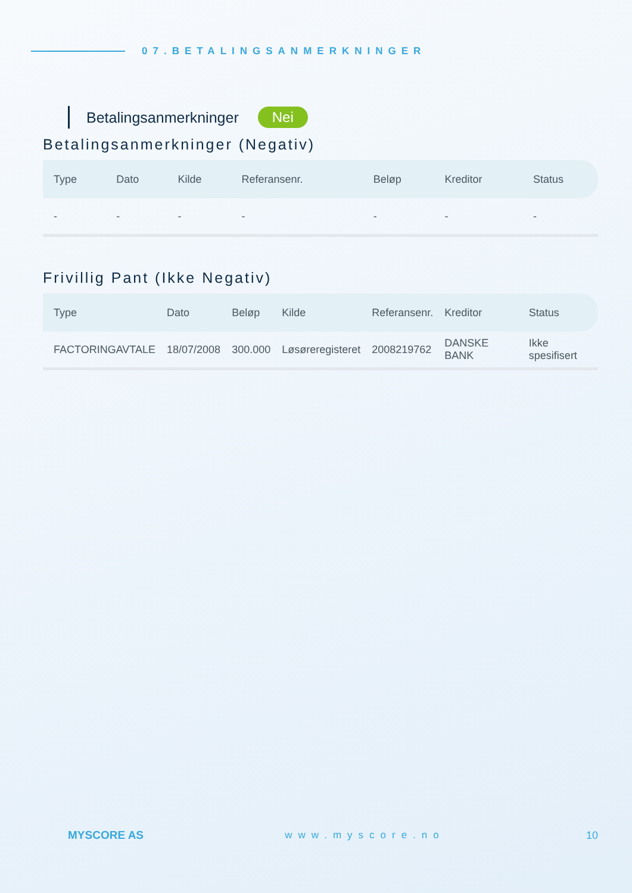07.BETALINGSANMERKNINGER
Betalingsanmerkninger Nei
Betalingsanmerkninger (Negativ)
| Type | Dato | Kilde | Referansenr. | Beløp | Kreditor | Status |
| --- | --- | --- | --- | --- | --- | --- |
| - | - | - | - | - | - | - |
Frivillig Pant (Ikke Negativ)
| Type | Dato | Beløp | Kilde | Referansenr. | Kreditor | Status |
| --- | --- | --- | --- | --- | --- | --- |
| FACTORINGAVTALE | 18/07/2008 | 300.000 | Løsøreregisteret | 2008219762 | DANSKE BANK | Ikke spesifisert |
MYSCORE AS www.myscore.no 10